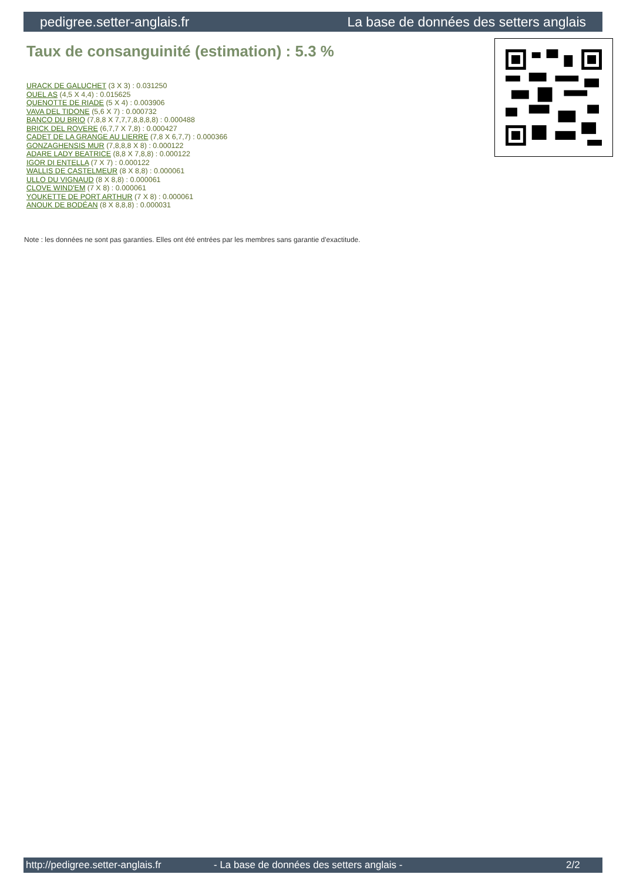pedigree.setter-anglais.fr La base de données des setters anglais
Taux de consanguinité (estimation) : 5.3 %
URACK DE GALUCHET (3 X 3) : 0.031250
QUEL AS (4,5 X 4,4) : 0.015625
QUENOTTE DE RIADE (5 X 4) : 0.003906
VAVA DEL TIDONE (5,6 X 7) : 0.000732
BANCO DU BRIO (7,8,8 X 7,7,7,8,8,8,8) : 0.000488
BRICK DEL ROVERE (6,7,7 X 7,8) : 0.000427
CADET DE LA GRANGE AU LIERRE (7,8 X 6,7,7) : 0.000366
GONZAGHENSIS MUR (7,8,8,8 X 8) : 0.000122
ADARE LADY BEATRICE (8,8 X 7,8,8) : 0.000122
IGOR DI ENTELLA (7 X 7) : 0.000122
WALLIS DE CASTELMEUR (8 X 8,8) : 0.000061
ULLO DU VIGNAUD (8 X 8,8) : 0.000061
CLOVE WIND'EM (7 X 8) : 0.000061
YOUKETTE DE PORT ARTHUR (7 X 8) : 0.000061
ANOUK DE BODÉAN (8 X 8,8,8) : 0.000031
Note : les données ne sont pas garanties. Elles ont été entrées par les membres sans garantie d'exactitude.
http://pedigree.setter-anglais.fr - La base de données des setters anglais - 2/2